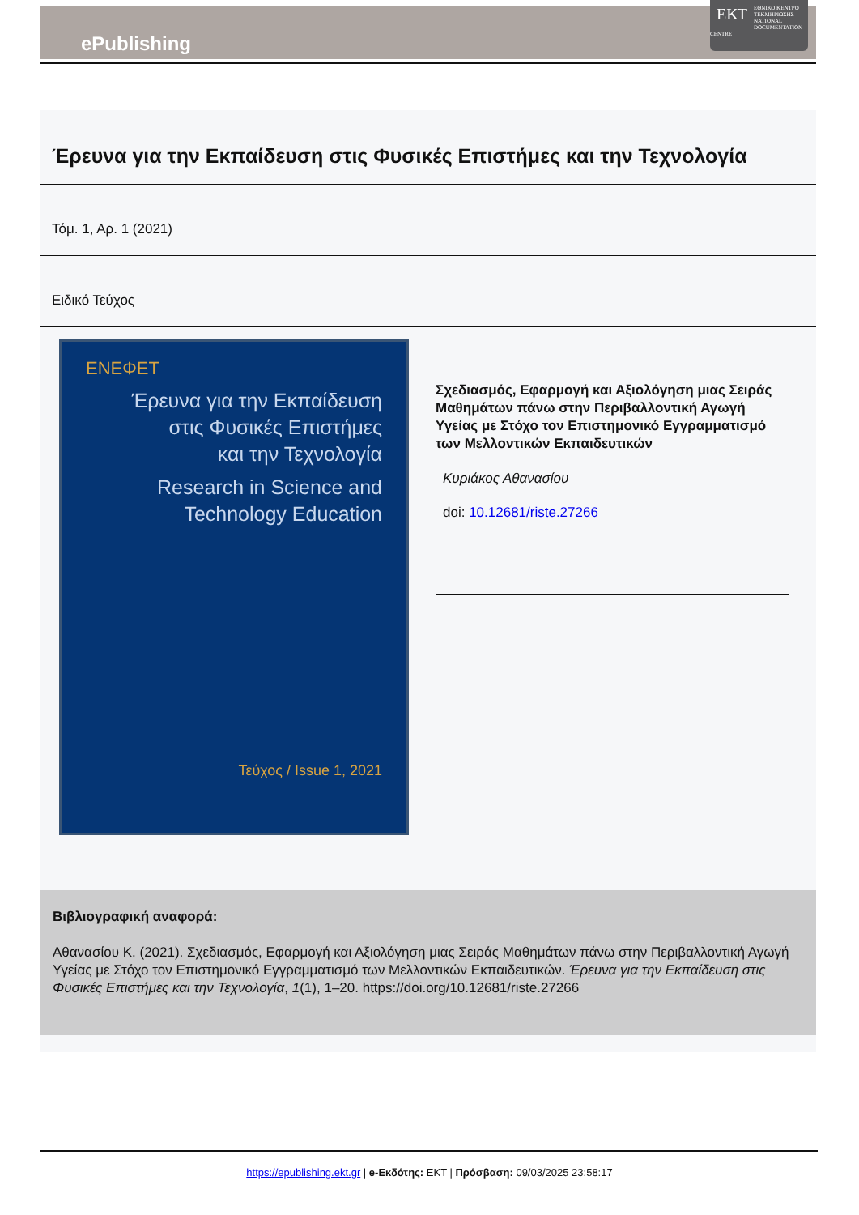ePublishing
ΕΚΤ
ΕΘΝΙΚΟ ΚΕΝΤΡΟ ΤΕΚΜΗΡΙΩΣΗΣ
NATIONAL DOCUMENTATION CENTRE
Έρευνα για την Εκπαίδευση στις Φυσικές Επιστήμες και την Τεχνολογία
Τόμ. 1, Αρ. 1 (2021)
Ειδικό Τεύχος
ΕΝΕΦΕΤ
Έρευνα για την Εκπαίδευση
στις Φυσικές Επιστήμες
και την Τεχνολογία
Research in Science and
Technology Education
Τεύχος / Issue 1, 2021
Σχεδιασμός, Εφαρμογή και Αξιολόγηση μιας Σειράς Μαθημάτων πάνω στην Περιβαλλοντική Αγωγή Υγείας με Στόχο τον Επιστημονικό Εγγραμματισμό των Μελλοντικών Εκπαιδευτικών
Κυριάκος Αθανασίου
doi: 10.12681/riste.27266
Βιβλιογραφική αναφορά:
Αθανασίου Κ. (2021). Σχεδιασμός, Εφαρμογή και Αξιολόγηση μιας Σειράς Μαθημάτων πάνω στην Περιβαλλοντική Αγωγή Υγείας με Στόχο τον Επιστημονικό Εγγραμματισμό των Μελλοντικών Εκπαιδευτικών. Έρευνα για την Εκπαίδευση στις Φυσικές Επιστήμες και την Τεχνολογία, 1(1), 1–20. https://doi.org/10.12681/riste.27266
https://epublishing.ekt.gr | e-Εκδότης: EKT | Πρόσβαση: 09/03/2025 23:58:17